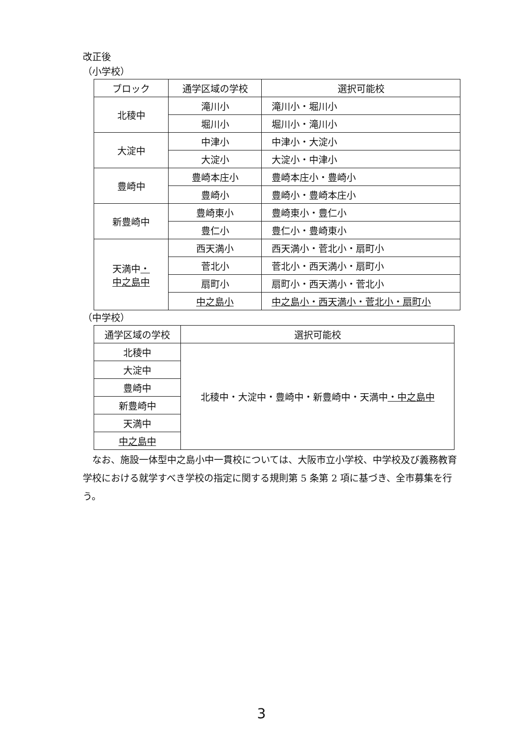改正後
（小学校）
| ブロック | 通学区域の学校 | 選択可能校 |
| --- | --- | --- |
| 北稜中 | 滝川小 | 滝川小・堀川小 |
| | 堀川小 | 堀川小・滝川小 |
| 大淀中 | 中津小 | 中津小・大淀小 |
| | 大淀小 | 大淀小・中津小 |
| 豊崎中 | 豊崎本庄小 | 豊崎本庄小・豊崎小 |
| | 豊崎小 | 豊崎小・豊崎本庄小 |
| 新豊崎中 | 豊崎東小 | 豊崎東小・豊仁小 |
| | 豊仁小 | 豊仁小・豊崎東小 |
| 天満中 ・ 中之島中 | 西天満小 | 西天満小・菅北小・扇町小 |
| | 菅北小 | 菅北小・西天満小・扇町小 |
| | 扇町小 | 扇町小・西天満小・菅北小 |
| | 中之島小 | 中之島小・西天満小・菅北小・扇町小 |
（中学校）
| 通学区域の学校 | 選択可能校 |
| --- | --- |
| 北稜中 | 北稜中・大淀中・豊崎中・新豊崎中・天満中 ・中之島中 |
| 大淀中 | |
| 豊崎中 | |
| 新豊崎中 | |
| 天満中 | |
| 中之島中 | |
なお、施設一体型中之島小中一貫校については、大阪市立小学校、中学校及び義務教育学校における就学すべき学校の指定に関する規則第 5 条第 2 項に基づき、全市募集を行う。
3